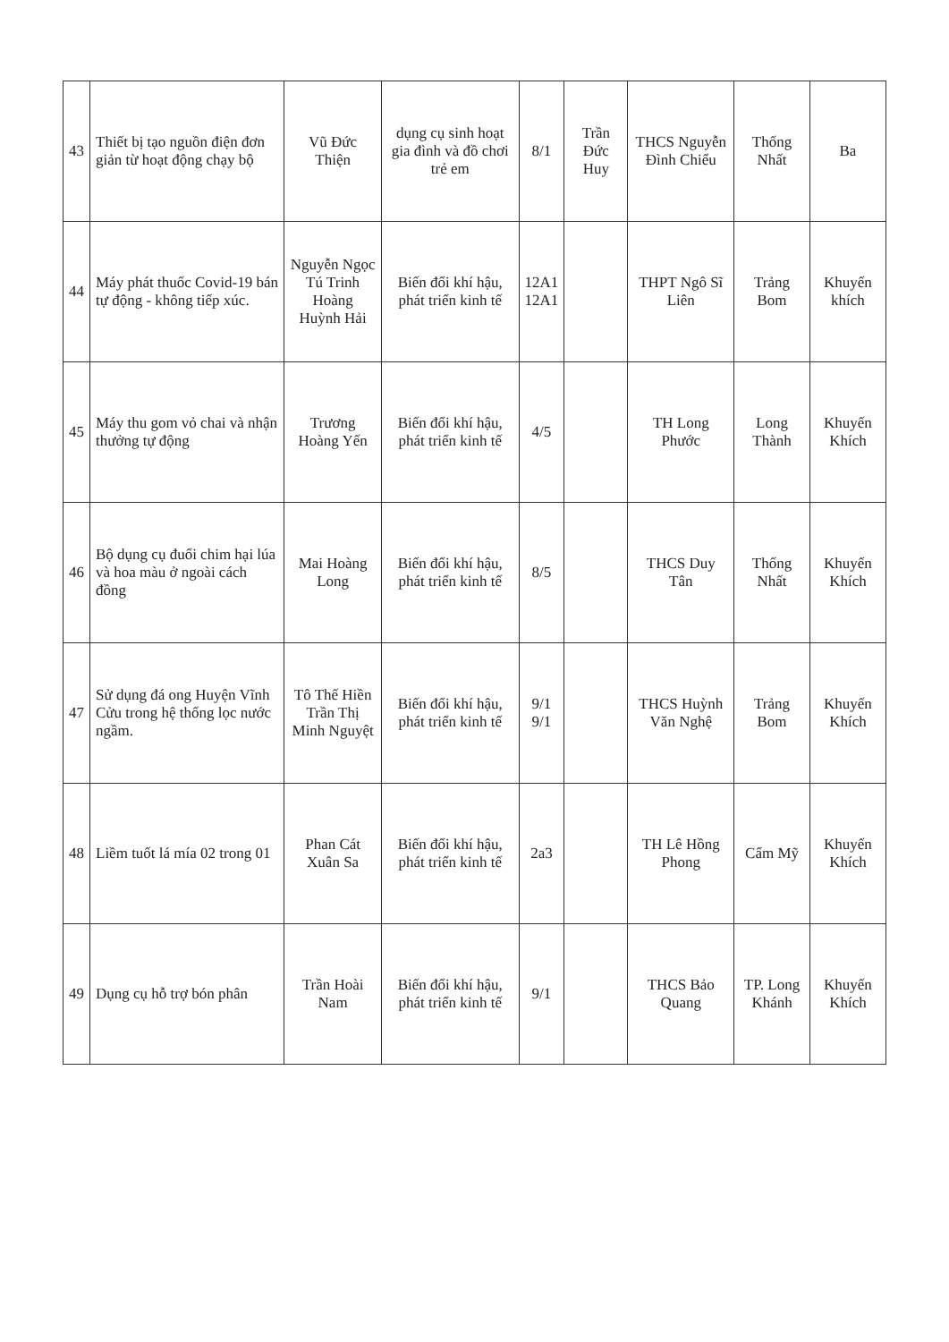| 43 | Thiết bị tạo nguồn điện đơn giản từ hoạt động chạy bộ | Vũ Đức Thiện | dụng cụ sinh hoạt gia đình và đồ chơi trẻ em | 8/1 | Trần Đức Huy | THCS Nguyễn Đình Chiểu | Thống Nhất | Ba |
| 44 | Máy phát thuốc Covid-19 bán tự động - không tiếp xúc. | Nguyễn Ngọc Tú Trinh Hoàng Huỳnh Hải | Biến đổi khí hậu, phát triển kinh tế | 12A1 12A1 | | THPT Ngô Sĩ Liên | Trảng Bom | Khuyến khích |
| 45 | Máy thu gom vỏ chai và nhận thưởng tự động | Trương Hoàng Yến | Biến đổi khí hậu, phát triển kinh tế | 4/5 | | TH Long Phước | Long Thành | Khuyến Khích |
| 46 | Bộ dụng cụ đuổi chim hại lúa và hoa màu ở ngoài cách đồng | Mai Hoàng Long | Biến đổi khí hậu, phát triển kinh tế | 8/5 | | THCS Duy Tân | Thống Nhất | Khuyến Khích |
| 47 | Sử dụng đá ong Huyện Vĩnh Cửu trong hệ thống lọc nước ngầm. | Tô Thế Hiền Trần Thị Minh Nguyệt | Biến đổi khí hậu, phát triển kinh tế | 9/1 9/1 | | THCS Huỳnh Văn Nghệ | Trảng Bom | Khuyến Khích |
| 48 | Liềm tuốt lá mía 02 trong 01 | Phan Cát Xuân Sa | Biến đổi khí hậu, phát triển kinh tế | 2a3 | | TH Lê Hồng Phong | Cẩm Mỹ | Khuyến Khích |
| 49 | Dụng cụ hỗ trợ bón phân | Trần Hoài Nam | Biến đổi khí hậu, phát triển kinh tế | 9/1 | | THCS Bảo Quang | TP. Long Khánh | Khuyến Khích |